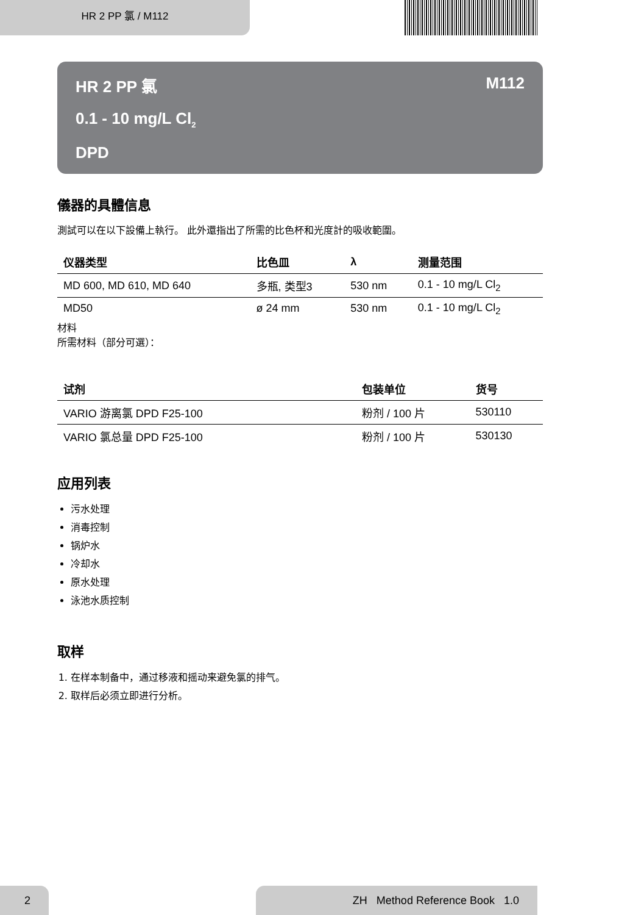HR 2 PP 氯 / M112
HR 2 PP 氯 M112
0.1 - 10 mg/L Cl<sub>2</sub>
DPD
儀器的具體信息
測試可以在以下設備上執行。 此外還指出了所需的比色杯和光度計的吸收範圍。
| 仪器类型 | 比色皿 | λ | 测量范围 |
| --- | --- | --- | --- |
| MD 600, MD 610, MD 640 | 多瓶, 类型3 | 530 nm | 0.1 - 10 mg/L Cl<sub>2</sub> |
| MD50 | ø 24 mm | 530 nm | 0.1 - 10 mg/L Cl<sub>2</sub> |
材料
所需材料（部分可選）：
| 试剂 | 包装单位 | 货号 |
| --- | --- | --- |
| VARIO 游离氯 DPD F25-100 | 粉剂 / 100 片 | 530110 |
| VARIO 氯总量 DPD F25-100 | 粉剂 / 100 片 | 530130 |
应用列表
污水处理
消毒控制
锅炉水
冷却水
原水处理
泳池水质控制
取样
1. 在样本制备中，通过移液和摇动来避免氯的排气。
2. 取样后必须立即进行分析。
2 ZH Method Reference Book 1.0